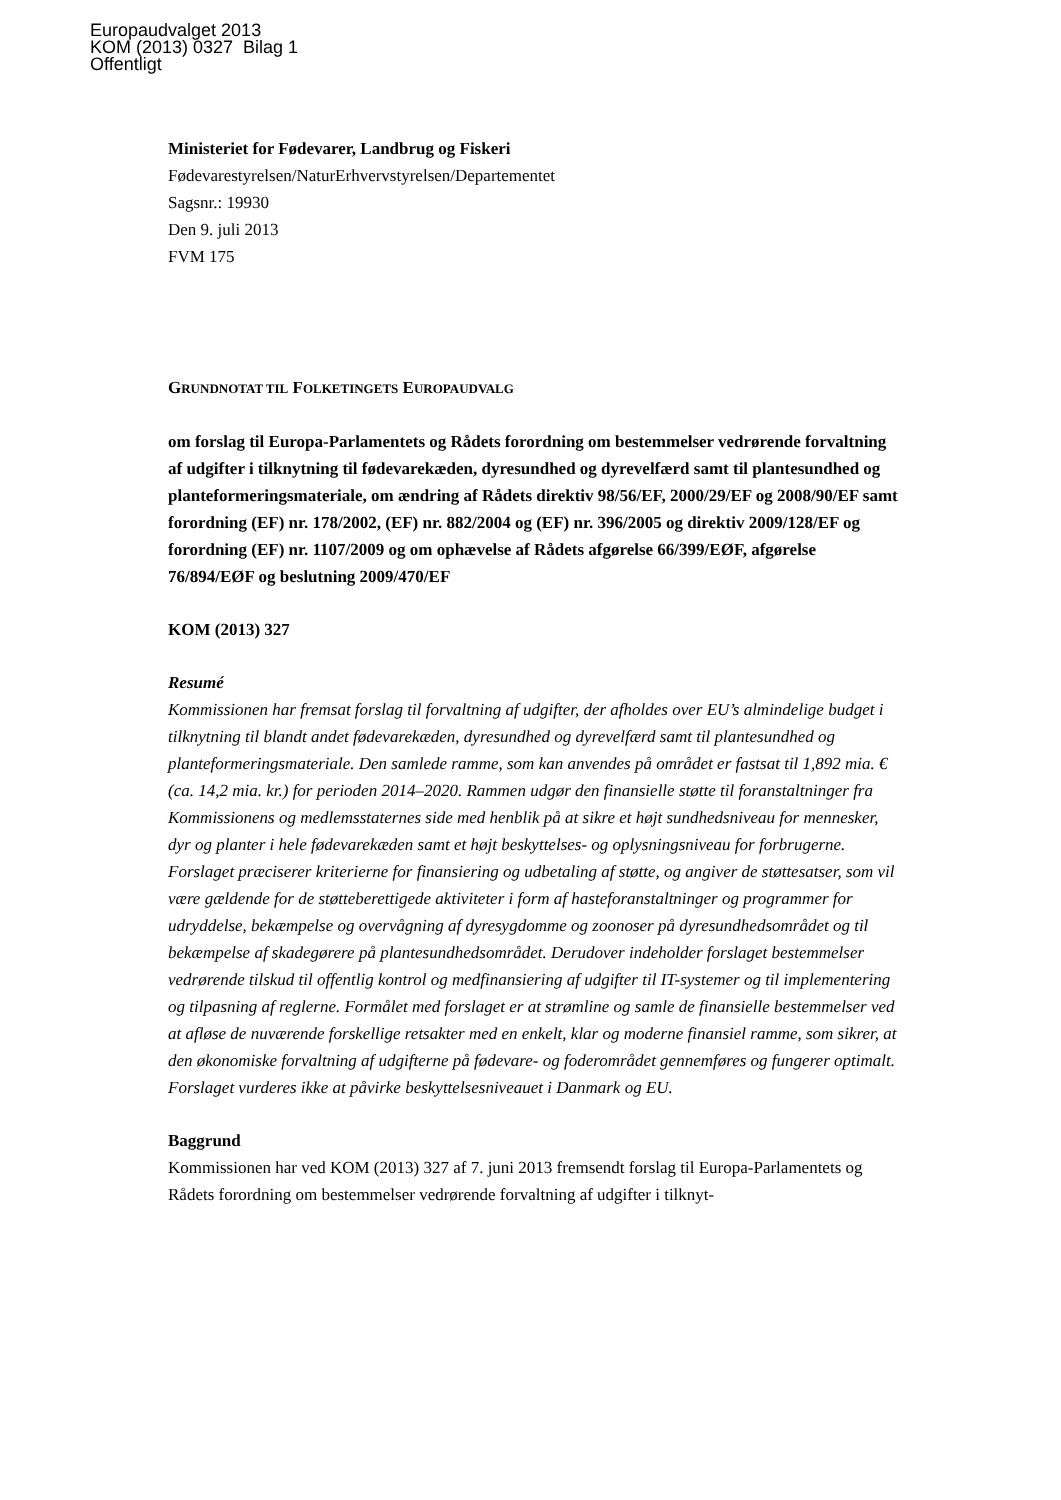Europaudvalget 2013
KOM (2013) 0327 Bilag 1
Offentligt
Ministeriet for Fødevarer, Landbrug og Fiskeri
Fødevarestyrelsen/NaturErhvervstyrelsen/Departementet
Sagsnr.: 19930
Den 9. juli 2013
FVM 175
GRUNDNOTAT TIL FOLKETINGETS EUROPAUDVALG
om forslag til Europa-Parlamentets og Rådets forordning om bestemmelser vedrørende forvaltning af udgifter i tilknytning til fødevarekæden, dyresundhed og dyrevelfærd samt til plantesundhed og planteformeringsmateriale, om ændring af Rådets direktiv 98/56/EF, 2000/29/EF og 2008/90/EF samt forordning (EF) nr. 178/2002, (EF) nr. 882/2004 og (EF) nr. 396/2005 og direktiv 2009/128/EF og forordning (EF) nr. 1107/2009 og om ophævelse af Rådets afgørelse 66/399/EØF, afgørelse 76/894/EØF og beslutning 2009/470/EF
KOM (2013) 327
Resumé
Kommissionen har fremsat forslag til forvaltning af udgifter, der afholdes over EU’s almindelige budget i tilknytning til blandt andet fødevarekæden, dyresundhed og dyrevelfærd samt til plantesundhed og planteformeringsmateriale. Den samlede ramme, som kan anvendes på området er fastsat til 1,892 mia. € (ca. 14,2 mia. kr.) for perioden 2014–2020. Rammen udgør den finansielle støtte til foranstaltninger fra Kommissionens og medlemsstaternes side med henblik på at sikre et højt sundhedsniveau for mennesker, dyr og planter i hele fødevarekæden samt et højt beskyttelses- og oplysningsniveau for forbrugerne. Forslaget præciserer kriterierne for finansiering og udbetaling af støtte, og angiver de støttesatser, som vil være gældende for de støtteberettigede aktiviteter i form af hasteforanstaltninger og programmer for udryddelse, bekæmpelse og overvågning af dyresygdomme og zoonoser på dyresundhedsområdet og til bekæmpelse af skadegørere på plantesundhedsområdet. Derudover indeholder forslaget bestemmelser vedrørende tilskud til offentlig kontrol og medfinansiering af udgifter til IT-systemer og til implementering og tilpasning af reglerne. Formålet med forslaget er at strømline og samle de finansielle bestemmelser ved at afløse de nuværende forskellige retsakter med en enkelt, klar og moderne finansiel ramme, som sikrer, at den økonomiske forvaltning af udgifterne på fødevare- og foderområdet gennemføres og fungerer optimalt. Forslaget vurderes ikke at påvirke beskyttelsesniveauet i Danmark og EU.
Baggrund
Kommissionen har ved KOM (2013) 327 af 7. juni 2013 fremsendt forslag til Europa-Parlamentets og Rådets forordning om bestemmelser vedrørende forvaltning af udgifter i tilknyt-